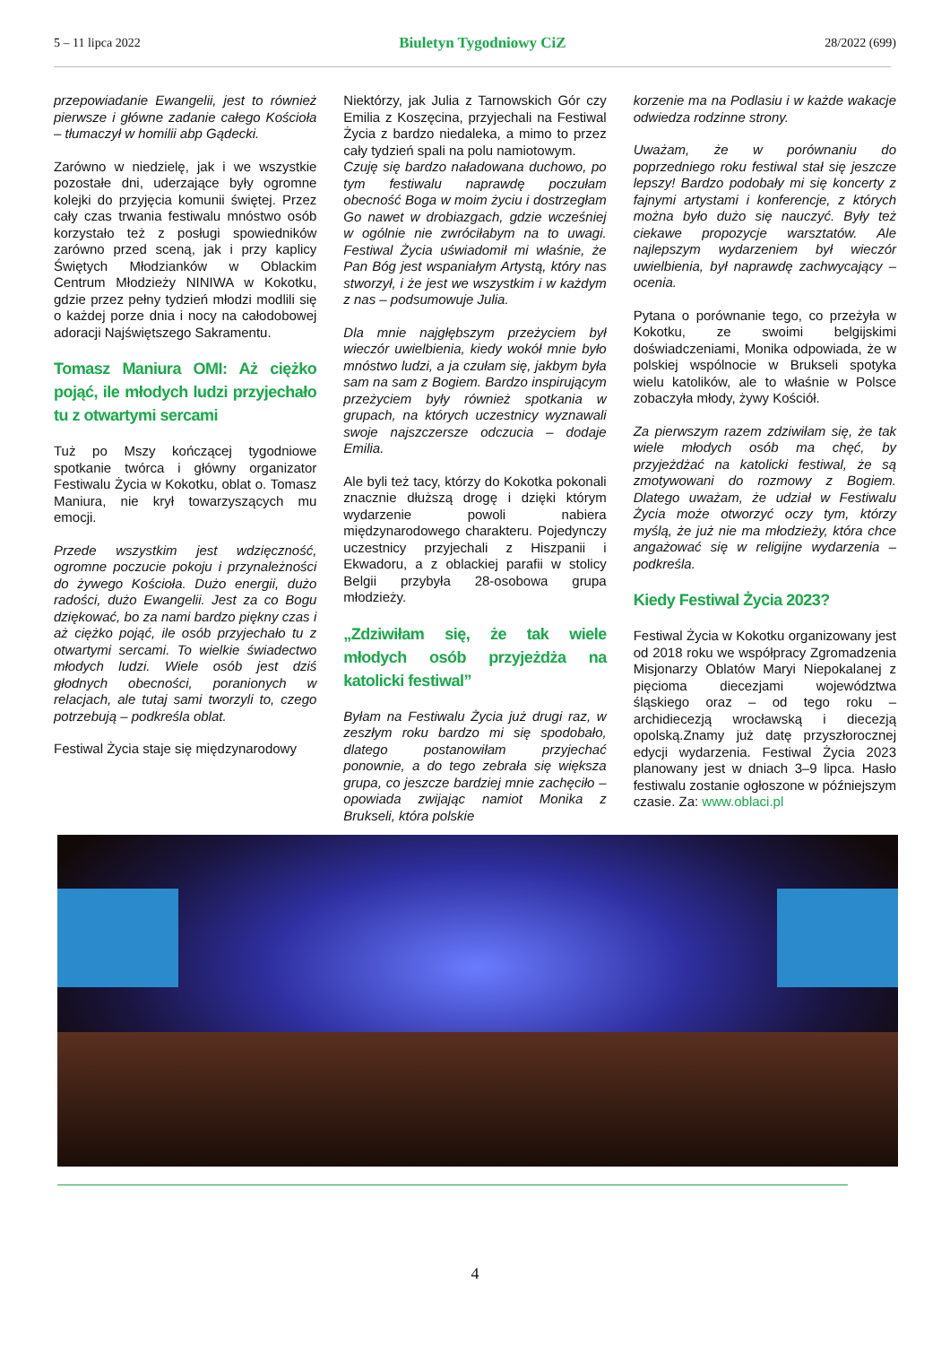5 – 11 lipca 2022 Biuletyn Tygodniowy CiZ 28/2022 (699)
przepowiadanie Ewangelii, jest to również pierwsze i główne zadanie całego Kościoła – tłumaczył w homilii abp Gądecki.
Zarówno w niedzielę, jak i we wszystkie pozostałe dni, uderzające były ogromne kolejki do przyjęcia komunii świętej. Przez cały czas trwania festiwalu mnóstwo osób korzystało też z posługi spowiedników zarówno przed sceną, jak i przy kaplicy Świętych Młodzianków w Oblackim Centrum Młodzieży NINIWA w Kokotku, gdzie przez pełny tydzień młodzi modlili się o każdej porze dnia i nocy na całodobowej adoracji Najświętszego Sakramentu.
Tomasz Maniura OMI: Aż ciężko pojąć, ile młodych ludzi przyjechało tu z otwartymi sercami
Tuż po Mszy kończącej tygodniowe spotkanie twórca i główny organizator Festiwalu Życia w Kokotku, oblat o. Tomasz Maniura, nie krył towarzyszących mu emocji.
Przede wszystkim jest wdzięczność, ogromne poczucie pokoju i przynależności do żywego Kościoła. Dużo energii, dużo radości, dużo Ewangelii. Jest za co Bogu dziękować, bo za nami bardzo piękny czas i aż ciężko pojąć, ile osób przyjechało tu z otwartymi sercami. To wielkie świadectwo młodych ludzi. Wiele osób jest dziś głodnych obecności, poranionych w relacjach, ale tutaj sami tworzyli to, czego potrzebują – podkreśla oblat.
Festiwal Życia staje się międzynarodowy
Niektórzy, jak Julia z Tarnowskich Gór czy Emilia z Koszęcina, przyjechali na Festiwal Życia z bardzo niedaleka, a mimo to przez cały tydzień spali na polu namiotowym.
Czuję się bardzo naładowana duchowo, po tym festiwalu naprawdę poczułam obecność Boga w moim życiu i dostrzegłam Go nawet w drobiazgach, gdzie wcześniej w ogólnie nie zwróciłabym na to uwagi. Festiwal Życia uświadomił mi właśnie, że Pan Bóg jest wspaniałym Artystą, który nas stworzył, i że jest we wszystkim i w każdym z nas – podsumowuje Julia.
Dla mnie najgłębszym przeżyciem był wieczór uwielbienia, kiedy wokół mnie było mnóstwo ludzi, a ja czułam się, jakbym była sam na sam z Bogiem. Bardzo inspirującym przeżyciem były również spotkania w grupach, na których uczestnicy wyznawali swoje najszczersze odczucia – dodaje Emilia.
Ale byli też tacy, którzy do Kokotka pokonali znacznie dłuższą drogę i dzięki którym wydarzenie powoli nabiera międzynarodowego charakteru. Pojedynczy uczestnicy przyjechali z Hiszpanii i Ekwadoru, a z oblackiej parafii w stolicy Belgii przybyła 28-osobowa grupa młodzieży.
„Zdziwiłam się, że tak wiele młodych osób przyjeżdża na katolicki festiwal”
Byłam na Festiwalu Życia już drugi raz, w zeszłym roku bardzo mi się spodobało, dlatego postanowiłam przyjechać ponownie, a do tego zebrała się większa grupa, co jeszcze bardziej mnie zachęciło – opowiada zwijając namiot Monika z Brukseli, która polskie
korzenie ma na Podlasiu i w każde wakacje odwiedza rodzinne strony.
Uważam, że w porównaniu do poprzedniego roku festiwal stał się jeszcze lepszy! Bardzo podobały mi się koncerty z fajnymi artystami i konferencje, z których można było dużo się nauczyć. Były też ciekawe propozycje warsztatów. Ale najlepszym wydarzeniem był wieczór uwielbienia, był naprawdę zachwycający – ocenia.
Pytana o porównanie tego, co przeżyła w Kokotku, ze swoimi belgijskimi doświadczeniami, Monika odpowiada, że w polskiej wspólnocie w Brukseli spotyka wielu katolików, ale to właśnie w Polsce zobaczyła młody, żywy Kościół.
Za pierwszym razem zdziwiłam się, że tak wiele młodych osób ma chęć, by przyjeżdżać na katolicki festiwal, że są zmotywowani do rozmowy z Bogiem. Dlatego uważam, że udział w Festiwalu Życia może otworzyć oczy tym, którzy myślą, że już nie ma młodzieży, która chce angażować się w religijne wydarzenia – podkreśla.
Kiedy Festiwal Życia 2023?
Festiwal Życia w Kokotku organizowany jest od 2018 roku we współpracy Zgromadzenia Misjonarzy Oblatów Maryi Niepokalanej z pięcioma diecezjami województwa śląskiego oraz – od tego roku – archidiecezją wrocławską i diecezją opolską.Znamy już datę przyszłorocznej edycji wydarzenia. Festiwal Życia 2023 planowany jest w dniach 3–9 lipca. Hasło festiwalu zostanie ogłoszone w późniejszym czasie. Za: www.oblaci.pl
4